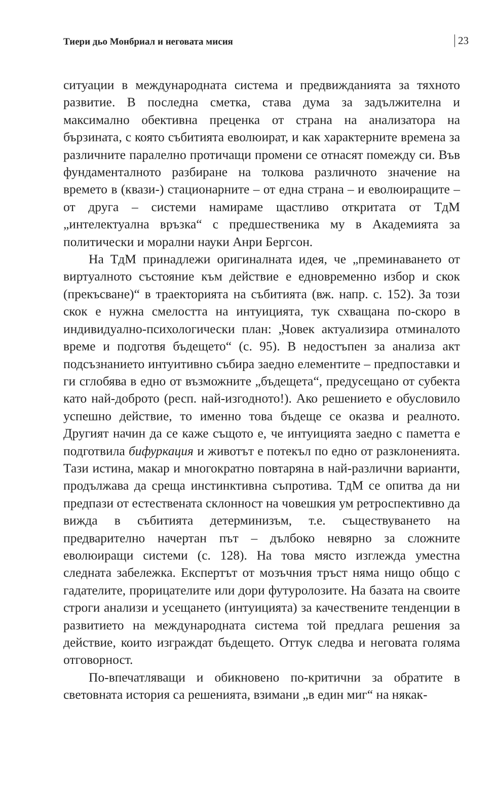Тиери дьо Монбриал и неговата мисия 23
ситуации в международната система и предвижданията за тяхното развитие. В последна сметка, става дума за задължителна и максимално обективна преценка от страна на анализатора на бързината, с която събитията еволюират, и как характерните времена за различните паралелно протичащи промени се отнасят помежду си. Във фундаменталното разбиране на толкова различното значение на времето в (квази-) стационарните – от една страна – и еволюиращите – от друга – системи намираме щастливо откритата от ТдМ „интелектуална връзка“ с предшественика му в Академията за политически и морални науки Анри Бергсон.
На ТдМ принадлежи оригиналната идея, че „преминаването от виртуалното състояние към действие е едновременно избор и скок (прекъсване)“ в траекторията на събитията (вж. напр. с. 152). За този скок е нужна смелостта на интуицията, тук схващана по-скоро в индивидуално-психологически план: „Човек актуализира отминалото време и подготвя бъдещето“ (с. 95). В недостъпен за анализа акт подсъзнанието интуитивно събира заедно елементите – предпоставки и ги сглобява в едно от възможните „бъдещета“, предусещано от субекта като най-доброто (респ. най-изгодното!). Ако решението е обусловило успешно действие, то именно това бъдеще се оказва и реалното. Другият начин да се каже същото е, че интуицията заедно с паметта е подготвила бифуркация и животът е потекъл по едно от разклоненията. Тази истина, макар и многократно повтаряна в най-различни варианти, продължава да среща инстинктивна съпротива. ТдМ се опитва да ни предпази от естествената склонност на човешкия ум ретроспективно да вижда в събитията детерминизъм, т.е. съществуването на предварително начертан път – дълбоко невярно за сложните еволюиращи системи (с. 128). На това място изглежда уместна следната забележка. Експертът от мозъчния тръст няма нищо общо с гадателите, прорицателите или дори футуролозите. На базата на своите строги анализи и усещането (интуицията) за качествените тенденции в развитието на международната система той предлага решения за действие, които изграждат бъдещето. Оттук следва и неговата голяма отговорност.
По-впечатляващи и обикновено по-критични за обратите в световната история са решенията, взимани „в един миг“ на някак-